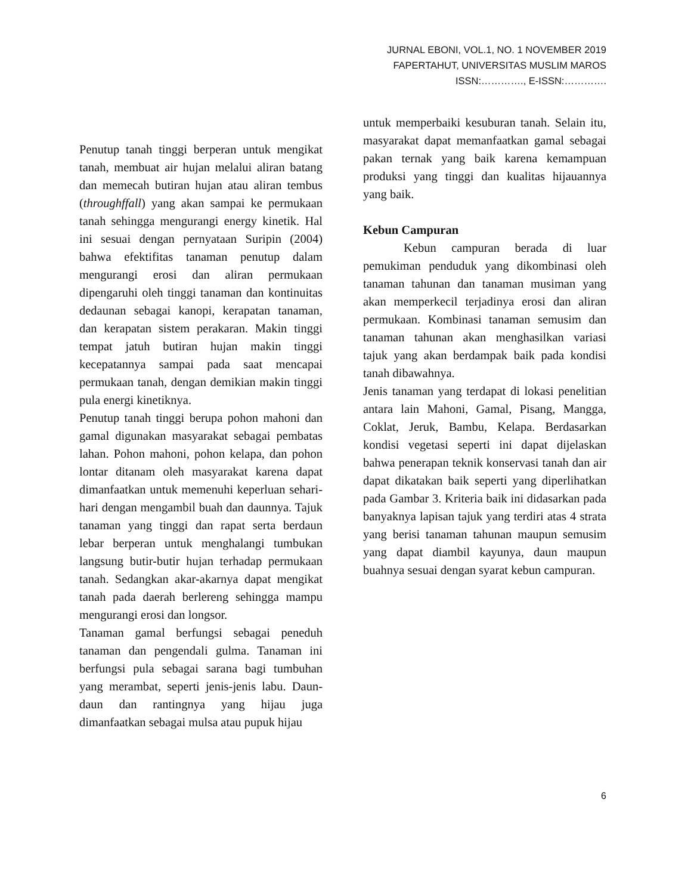JURNAL EBONI, VOL.1, NO. 1 NOVEMBER 2019
FAPERTAHUT, UNIVERSITAS MUSLIM MAROS
ISSN:…………., E-ISSN:………….
Penutup tanah tinggi berperan untuk mengikat tanah, membuat air hujan melalui aliran batang dan memecah butiran hujan atau aliran tembus (throughffall) yang akan sampai ke permukaan tanah sehingga mengurangi energy kinetik. Hal ini sesuai dengan pernyataan Suripin (2004) bahwa efektifitas tanaman penutup dalam mengurangi erosi dan aliran permukaan dipengaruhi oleh tinggi tanaman dan kontinuitas dedaunan sebagai kanopi, kerapatan tanaman, dan kerapatan sistem perakaran. Makin tinggi tempat jatuh butiran hujan makin tinggi kecepatannya sampai pada saat mencapai permukaan tanah, dengan demikian makin tinggi pula energi kinetiknya.
Penutup tanah tinggi berupa pohon mahoni dan gamal digunakan masyarakat sebagai pembatas lahan. Pohon mahoni, pohon kelapa, dan pohon lontar ditanam oleh masyarakat karena dapat dimanfaatkan untuk memenuhi keperluan sehari-hari dengan mengambil buah dan daunnya. Tajuk tanaman yang tinggi dan rapat serta berdaun lebar berperan untuk menghalangi tumbukan langsung butir-butir hujan terhadap permukaan tanah. Sedangkan akar-akarnya dapat mengikat tanah pada daerah berlereng sehingga mampu mengurangi erosi dan longsor.
Tanaman gamal berfungsi sebagai peneduh tanaman dan pengendali gulma. Tanaman ini berfungsi pula sebagai sarana bagi tumbuhan yang merambat, seperti jenis-jenis labu. Daun-daun dan rantingnya yang hijau juga dimanfaatkan sebagai mulsa atau pupuk hijau
untuk memperbaiki kesuburan tanah. Selain itu, masyarakat dapat memanfaatkan gamal sebagai pakan ternak yang baik karena kemampuan produksi yang tinggi dan kualitas hijauannya yang baik.
Kebun Campuran
Kebun campuran berada di luar pemukiman penduduk yang dikombinasi oleh tanaman tahunan dan tanaman musiman yang akan memperkecil terjadinya erosi dan aliran permukaan. Kombinasi tanaman semusim dan tanaman tahunan akan menghasilkan variasi tajuk yang akan berdampak baik pada kondisi tanah dibawahnya.
Jenis tanaman yang terdapat di lokasi penelitian antara lain Mahoni, Gamal, Pisang, Mangga, Coklat, Jeruk, Bambu, Kelapa. Berdasarkan kondisi vegetasi seperti ini dapat dijelaskan bahwa penerapan teknik konservasi tanah dan air dapat dikatakan baik seperti yang diperlihatkan pada Gambar 3. Kriteria baik ini didasarkan pada banyaknya lapisan tajuk yang terdiri atas 4 strata yang berisi tanaman tahunan maupun semusim yang dapat diambil kayunya, daun maupun buahnya sesuai dengan syarat kebun campuran.
6